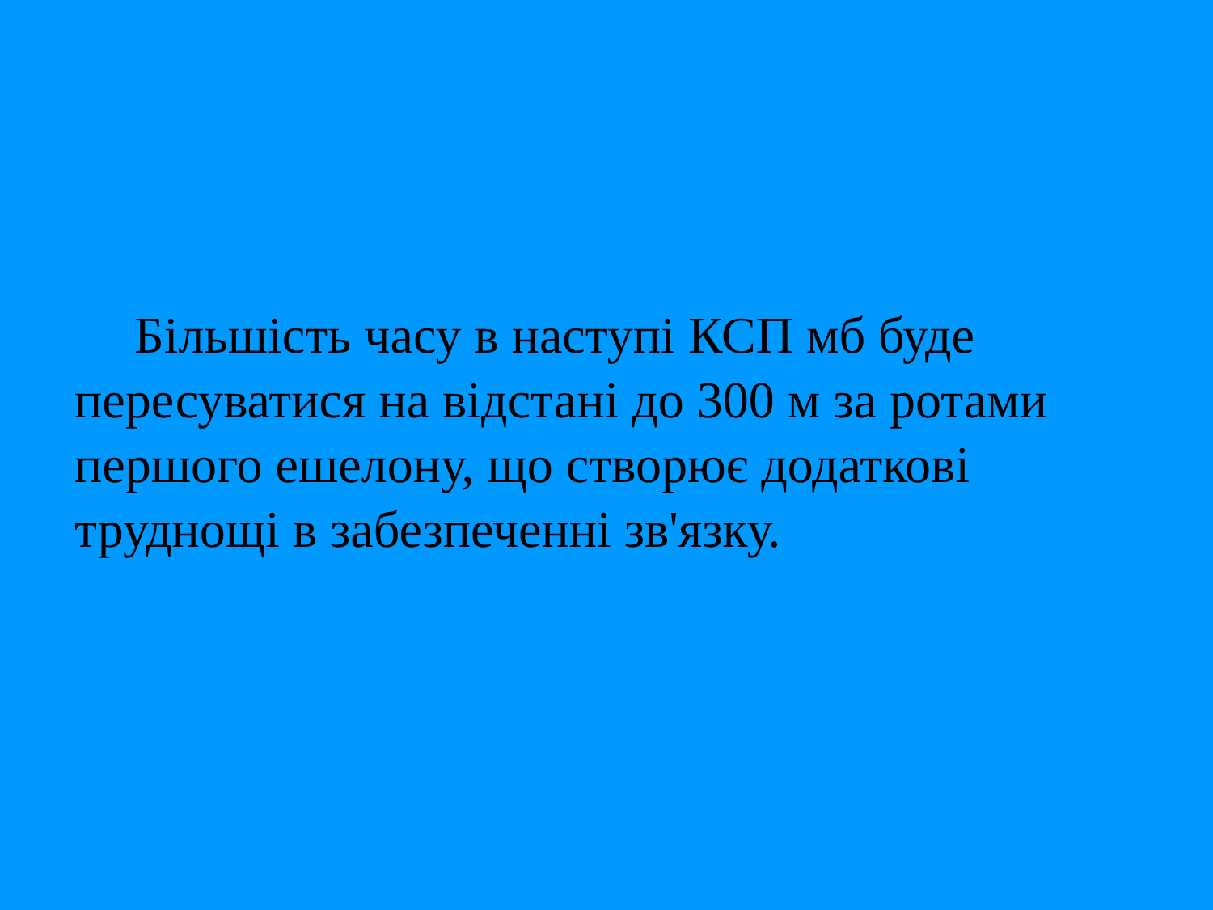Більшість часу в наступі КСП мб буде пересуватися на відстані до 300 м за ротами першого ешелону, що створює додаткові труднощі в забезпеченні зв'язку.